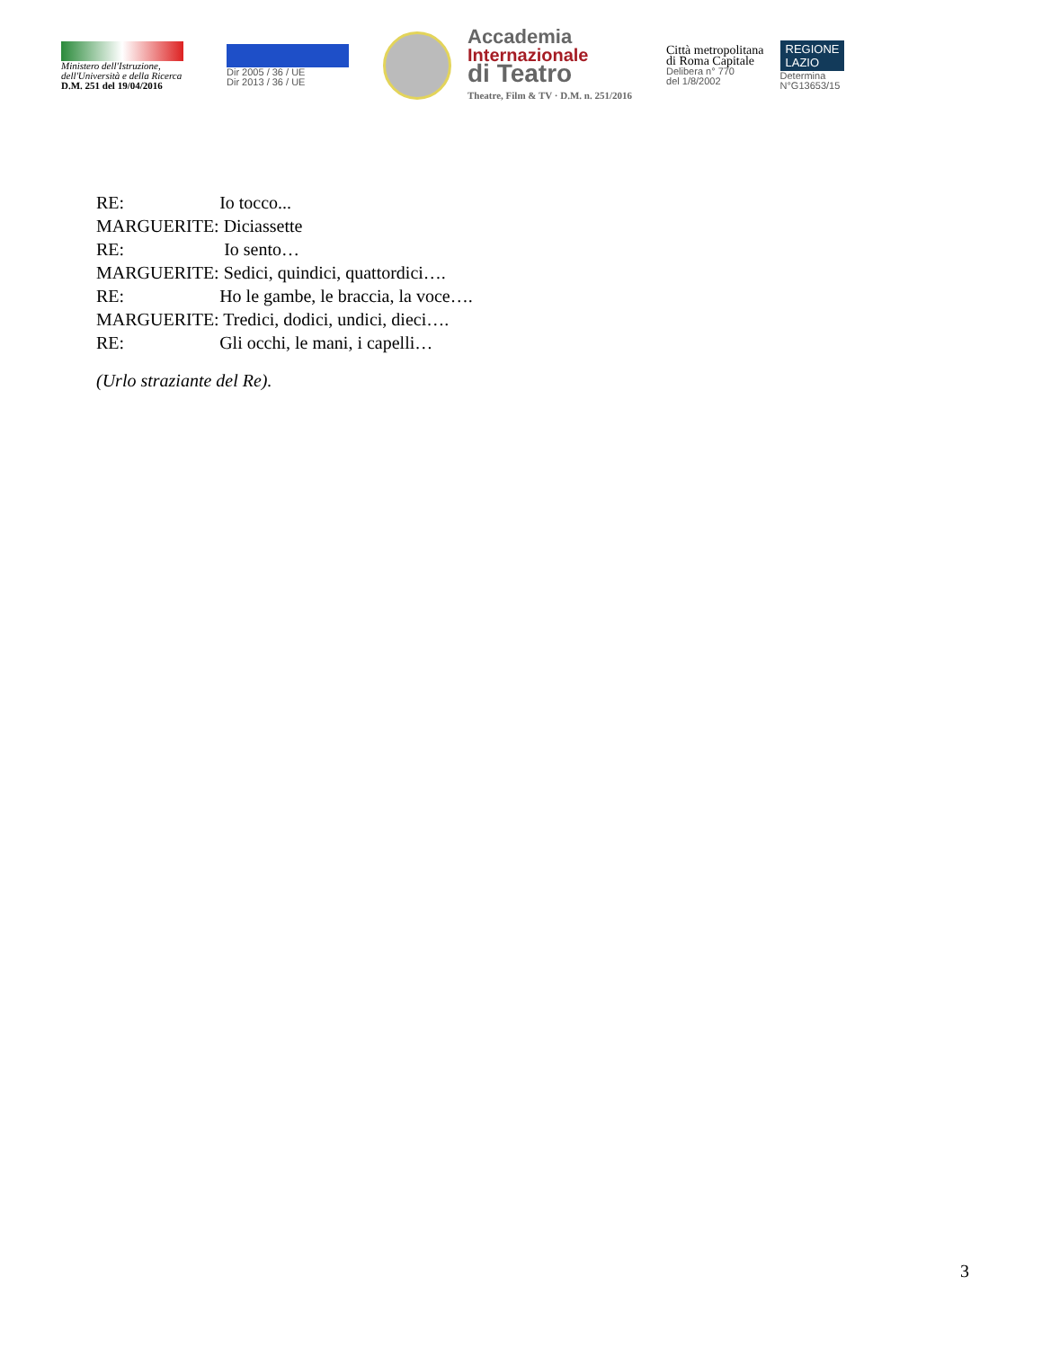Ministero dell'Istruzione,
dell'Università e della Ricerca
D.M. 251 del 19/04/2016
Dir 2005 / 36 / UE
Dir 2013 / 36 / UE
Accademia
Internazionale
di Teatro
Theatre, Film & TV · D.M. n. 251/2016
Città metropolitana
di Roma Capitale
Delibera n° 770
del 1/8/2002
REGIONE
LAZIO
Determina
N°G13653/15
RE: Io tocco...
MARGUERITE: Diciassette
RE: Io sento…
MARGUERITE: Sedici, quindici, quattordici….
RE: Ho le gambe, le braccia, la voce….
MARGUERITE: Tredici, dodici, undici, dieci….
RE: Gli occhi, le mani, i capelli…
(Urlo straziante del Re).
3